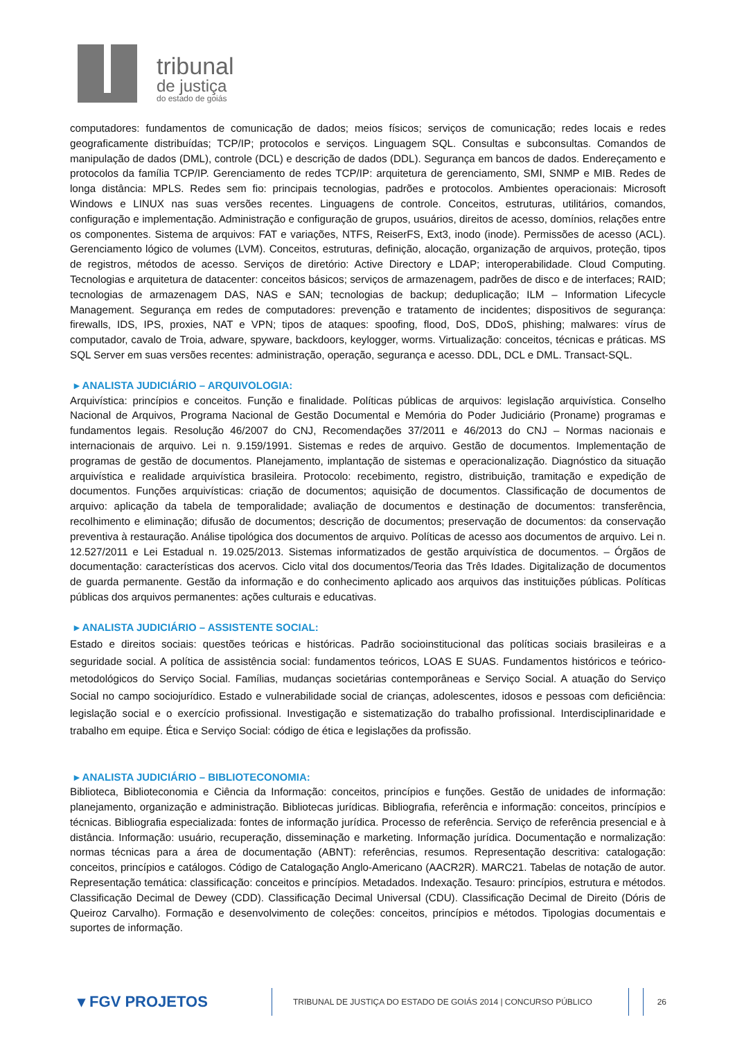tribunal
de justiça
do estado de goiás
computadores: fundamentos de comunicação de dados; meios físicos; serviços de comunicação; redes locais e redes geograficamente distribuídas; TCP/IP; protocolos e serviços. Linguagem SQL. Consultas e subconsultas. Comandos de manipulação de dados (DML), controle (DCL) e descrição de dados (DDL). Segurança em bancos de dados. Endereçamento e protocolos da família TCP/IP. Gerenciamento de redes TCP/IP: arquitetura de gerenciamento, SMI, SNMP e MIB. Redes de longa distância: MPLS. Redes sem fio: principais tecnologias, padrões e protocolos. Ambientes operacionais: Microsoft Windows e LINUX nas suas versões recentes. Linguagens de controle. Conceitos, estruturas, utilitários, comandos, configuração e implementação. Administração e configuração de grupos, usuários, direitos de acesso, domínios, relações entre os componentes. Sistema de arquivos: FAT e variações, NTFS, ReiserFS, Ext3, inodo (inode). Permissões de acesso (ACL). Gerenciamento lógico de volumes (LVM). Conceitos, estruturas, definição, alocação, organização de arquivos, proteção, tipos de registros, métodos de acesso. Serviços de diretório: Active Directory e LDAP; interoperabilidade. Cloud Computing. Tecnologias e arquitetura de datacenter: conceitos básicos; serviços de armazenagem, padrões de disco e de interfaces; RAID; tecnologias de armazenagem DAS, NAS e SAN; tecnologias de backup; deduplicação; ILM – Information Lifecycle Management. Segurança em redes de computadores: prevenção e tratamento de incidentes; dispositivos de segurança: firewalls, IDS, IPS, proxies, NAT e VPN; tipos de ataques: spoofing, flood, DoS, DDoS, phishing; malwares: vírus de computador, cavalo de Troia, adware, spyware, backdoors, keylogger, worms. Virtualização: conceitos, técnicas e práticas. MS SQL Server em suas versões recentes: administração, operação, segurança e acesso. DDL, DCL e DML. Transact-SQL.
▸ ANALISTA JUDICIÁRIO – ARQUIVOLOGIA:
Arquivística: princípios e conceitos. Função e finalidade. Políticas públicas de arquivos: legislação arquivística. Conselho Nacional de Arquivos, Programa Nacional de Gestão Documental e Memória do Poder Judiciário (Proname) programas e fundamentos legais. Resolução 46/2007 do CNJ, Recomendações 37/2011 e 46/2013 do CNJ – Normas nacionais e internacionais de arquivo. Lei n. 9.159/1991. Sistemas e redes de arquivo. Gestão de documentos. Implementação de programas de gestão de documentos. Planejamento, implantação de sistemas e operacionalização. Diagnóstico da situação arquivística e realidade arquivística brasileira. Protocolo: recebimento, registro, distribuição, tramitação e expedição de documentos. Funções arquivísticas: criação de documentos; aquisição de documentos. Classificação de documentos de arquivo: aplicação da tabela de temporalidade; avaliação de documentos e destinação de documentos: transferência, recolhimento e eliminação; difusão de documentos; descrição de documentos; preservação de documentos: da conservação preventiva à restauração. Análise tipológica dos documentos de arquivo. Políticas de acesso aos documentos de arquivo. Lei n. 12.527/2011 e Lei Estadual n. 19.025/2013. Sistemas informatizados de gestão arquivística de documentos. – Órgãos de documentação: características dos acervos. Ciclo vital dos documentos/Teoria das Três Idades. Digitalização de documentos de guarda permanente. Gestão da informação e do conhecimento aplicado aos arquivos das instituições públicas. Políticas públicas dos arquivos permanentes: ações culturais e educativas.
▸ ANALISTA JUDICIÁRIO – ASSISTENTE SOCIAL:
Estado e direitos sociais: questões teóricas e históricas. Padrão socioinstitucional das políticas sociais brasileiras e a seguridade social. A política de assistência social: fundamentos teóricos, LOAS E SUAS. Fundamentos históricos e teórico-metodológicos do Serviço Social. Famílias, mudanças societárias contemporâneas e Serviço Social. A atuação do Serviço Social no campo sociojurídico. Estado e vulnerabilidade social de crianças, adolescentes, idosos e pessoas com deficiência: legislação social e o exercício profissional. Investigação e sistematização do trabalho profissional. Interdisciplinaridade e trabalho em equipe. Ética e Serviço Social: código de ética e legislações da profissão.
▸ ANALISTA JUDICIÁRIO – BIBLIOTECONOMIA:
Biblioteca, Biblioteconomia e Ciência da Informação: conceitos, princípios e funções. Gestão de unidades de informação: planejamento, organização e administração. Bibliotecas jurídicas. Bibliografia, referência e informação: conceitos, princípios e técnicas. Bibliografia especializada: fontes de informação jurídica. Processo de referência. Serviço de referência presencial e à distância. Informação: usuário, recuperação, disseminação e marketing. Informação jurídica. Documentação e normalização: normas técnicas para a área de documentação (ABNT): referências, resumos. Representação descritiva: catalogação: conceitos, princípios e catálogos. Código de Catalogação Anglo-Americano (AACR2R). MARC21. Tabelas de notação de autor. Representação temática: classificação: conceitos e princípios. Metadados. Indexação. Tesauro: princípios, estrutura e métodos. Classificação Decimal de Dewey (CDD). Classificação Decimal Universal (CDU). Classificação Decimal de Direito (Dóris de Queiroz Carvalho). Formação e desenvolvimento de coleções: conceitos, princípios e métodos. Tipologias documentais e suportes de informação.
▾ FGV PROJETOS
TRIBUNAL DE JUSTIÇA DO ESTADO DE GOIÁS 2014 | CONCURSO PÚBLICO
26